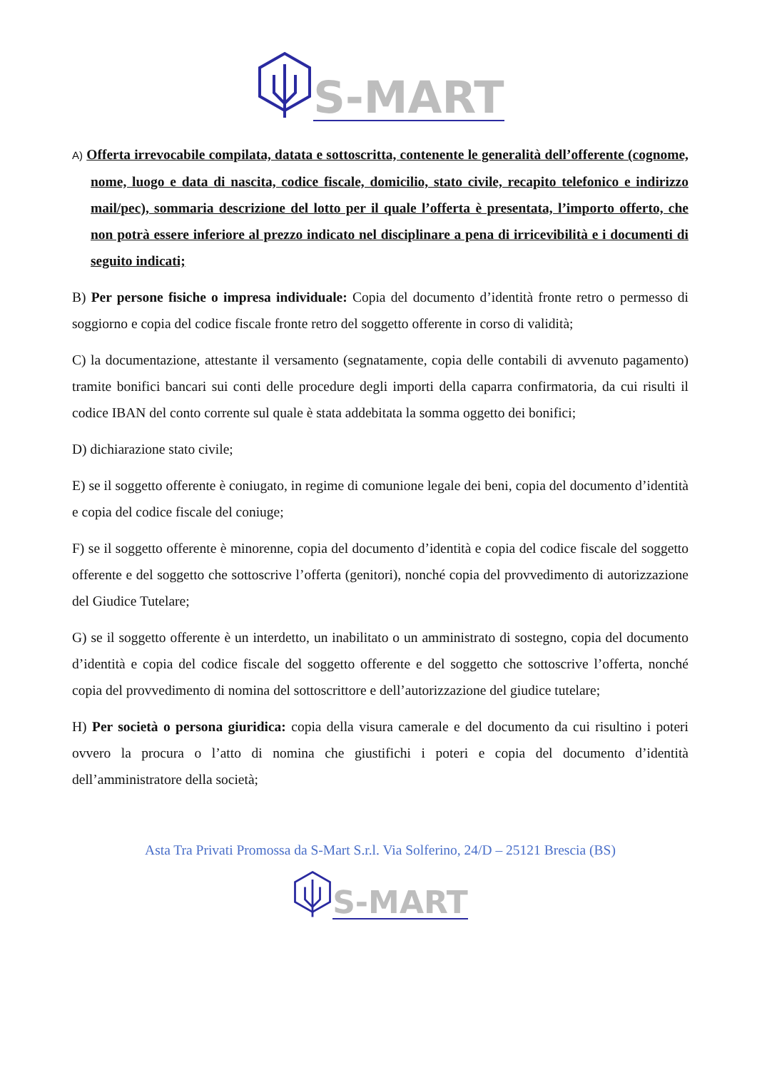S-MART
A) Offerta irrevocabile compilata, datata e sottoscritta, contenente le generalità dell’offerente (cognome, nome, luogo e data di nascita, codice fiscale, domicilio, stato civile, recapito telefonico e indirizzo mail/pec), sommaria descrizione del lotto per il quale l’offerta è presentata, l’importo offerto, che non potrà essere inferiore al prezzo indicato nel disciplinare a pena di irricevibilità e i documenti di seguito indicati;
B) Per persone fisiche o impresa individuale: Copia del documento d’identità fronte retro o permesso di soggiorno e copia del codice fiscale fronte retro del soggetto offerente in corso di validità;
C) la documentazione, attestante il versamento (segnatamente, copia delle contabili di avvenuto pagamento) tramite bonifici bancari sui conti delle procedure degli importi della caparra confirmatoria, da cui risulti il codice IBAN del conto corrente sul quale è stata addebitata la somma oggetto dei bonifici;
D) dichiarazione stato civile;
E) se il soggetto offerente è coniugato, in regime di comunione legale dei beni, copia del documento d’identità e copia del codice fiscale del coniuge;
F) se il soggetto offerente è minorenne, copia del documento d’identità e copia del codice fiscale del soggetto offerente e del soggetto che sottoscrive l’offerta (genitori), nonché copia del provvedimento di autorizzazione del Giudice Tutelare;
G) se il soggetto offerente è un interdetto, un inabilitato o un amministrato di sostegno, copia del documento d’identità e copia del codice fiscale del soggetto offerente e del soggetto che sottoscrive l’offerta, nonché copia del provvedimento di nomina del sottoscrittore e dell’autorizzazione del giudice tutelare;
H) Per società o persona giuridica: copia della visura camerale e del documento da cui risultino i poteri ovvero la procura o l’atto di nomina che giustifichi i poteri e copia del documento d’identità dell’amministratore della società;
Asta Tra Privati Promossa da S-Mart S.r.l. Via Solferino, 24/D – 25121 Brescia (BS)
S-MART